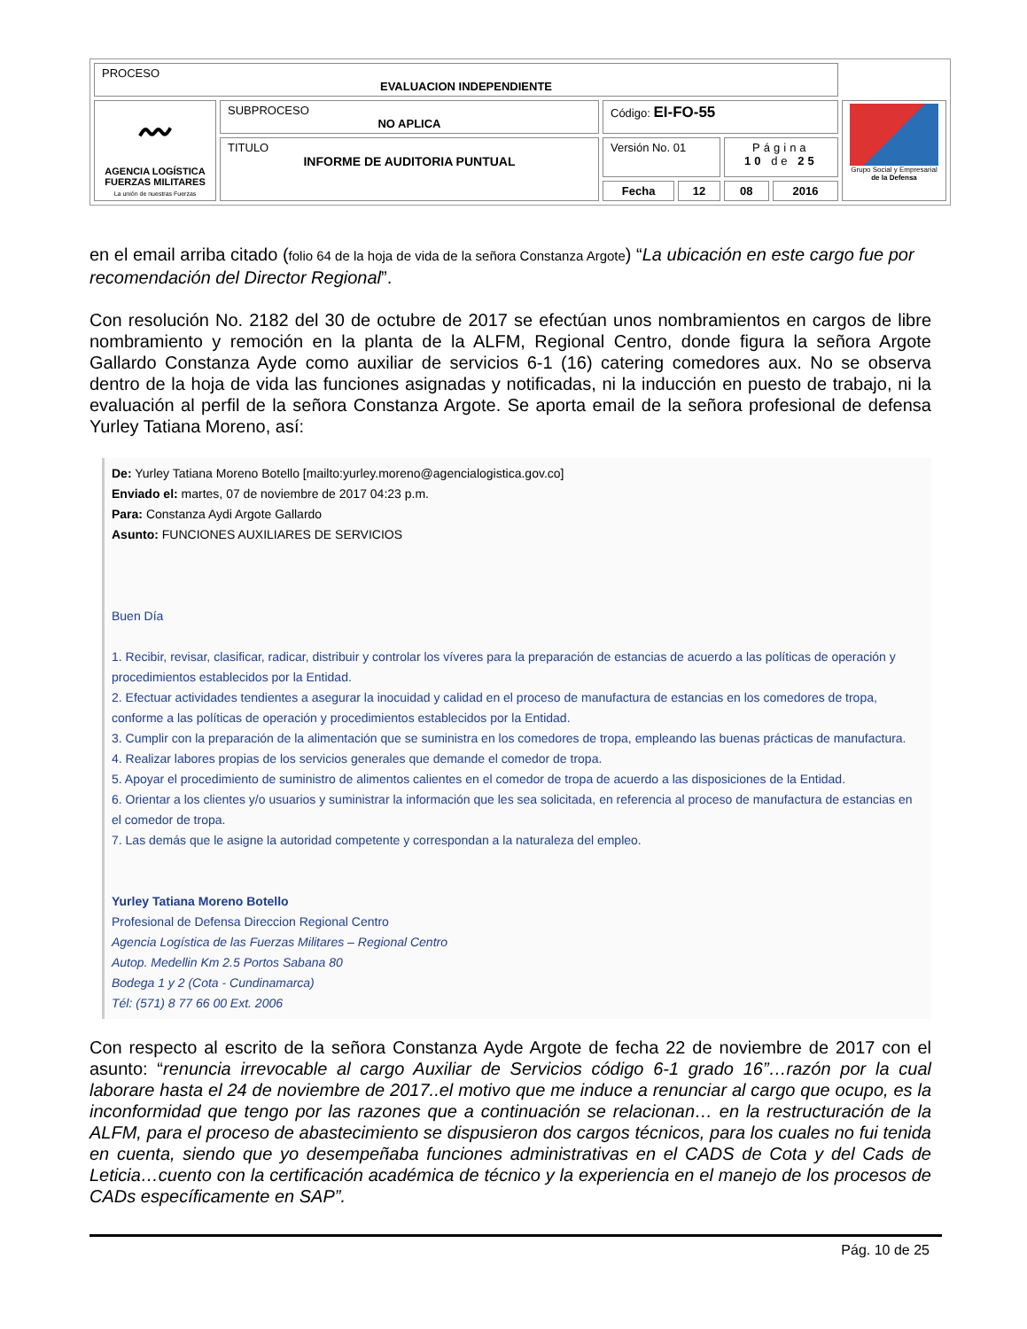| PROCESO EVALUACION INDEPENDIENTE | | | | | | |
| 〰 AGENCIA LOGÍSTICA FUERZAS MILITARES La unión de nuestras Fuerzas | SUBPROCESO NO APLICA | Código: EI-FO-55 | | | | Grupo Social y Empresarial de la Defensa |
| | TITULO INFORME DE AUDITORIA PUNTUAL | Versión No. 01 | | Página 10 de 25 | | |
| | | Fecha | 12 | 08 | 2016 | |
en el email arriba citado (folio 64 de la hoja de vida de la señora Constanza Argote) “La ubicación en este cargo fue por recomendación del Director Regional”.
Con resolución No. 2182 del 30 de octubre de 2017 se efectúan unos nombramientos en cargos de libre nombramiento y remoción en la planta de la ALFM, Regional Centro, donde figura la señora Argote Gallardo Constanza Ayde como auxiliar de servicios 6-1 (16) catering comedores aux. No se observa dentro de la hoja de vida las funciones asignadas y notificadas, ni la inducción en puesto de trabajo, ni la evaluación al perfil de la señora Constanza Argote. Se aporta email de la señora profesional de defensa Yurley Tatiana Moreno, así:
De: Yurley Tatiana Moreno Botello [mailto:yurley.moreno@agencialogistica.gov.co]
Enviado el: martes, 07 de noviembre de 2017 04:23 p.m.
Para: Constanza Aydi Argote Gallardo
Asunto: FUNCIONES AUXILIARES DE SERVICIOS
Buen Día
1. Recibir, revisar, clasificar, radicar, distribuir y controlar los víveres para la preparación de estancias de acuerdo a las políticas de operación y procedimientos establecidos por la Entidad.
2. Efectuar actividades tendientes a asegurar la inocuidad y calidad en el proceso de manufactura de estancias en los comedores de tropa, conforme a las políticas de operación y procedimientos establecidos por la Entidad.
3. Cumplir con la preparación de la alimentación que se suministra en los comedores de tropa, empleando las buenas prácticas de manufactura.
4. Realizar labores propias de los servicios generales que demande el comedor de tropa.
5. Apoyar el procedimiento de suministro de alimentos calientes en el comedor de tropa de acuerdo a las disposiciones de la Entidad.
6. Orientar a los clientes y/o usuarios y suministrar la información que les sea solicitada, en referencia al proceso de manufactura de estancias en el comedor de tropa.
7. Las demás que le asigne la autoridad competente y correspondan a la naturaleza del empleo.
Yurley Tatiana Moreno Botello
Profesional de Defensa Direccion Regional Centro
Agencia Logística de las Fuerzas Militares – Regional Centro
Autop. Medellin Km 2.5 Portos Sabana 80
Bodega 1 y 2 (Cota - Cundinamarca)
Tél: (571) 8 77 66 00 Ext. 2006
Con respecto al escrito de la señora Constanza Ayde Argote de fecha 22 de noviembre de 2017 con el asunto: “renuncia irrevocable al cargo Auxiliar de Servicios código 6-1 grado 16”…razón por la cual laborare hasta el 24 de noviembre de 2017..el motivo que me induce a renunciar al cargo que ocupo, es la inconformidad que tengo por las razones que a continuación se relacionan… en la restructuración de la ALFM, para el proceso de abastecimiento se dispusieron dos cargos técnicos, para los cuales no fui tenida en cuenta, siendo que yo desempeñaba funciones administrativas en el CADS de Cota y del Cads de Leticia…cuento con la certificación académica de técnico y la experiencia en el manejo de los procesos de CADs específicamente en SAP”.
Pág. 10 de 25